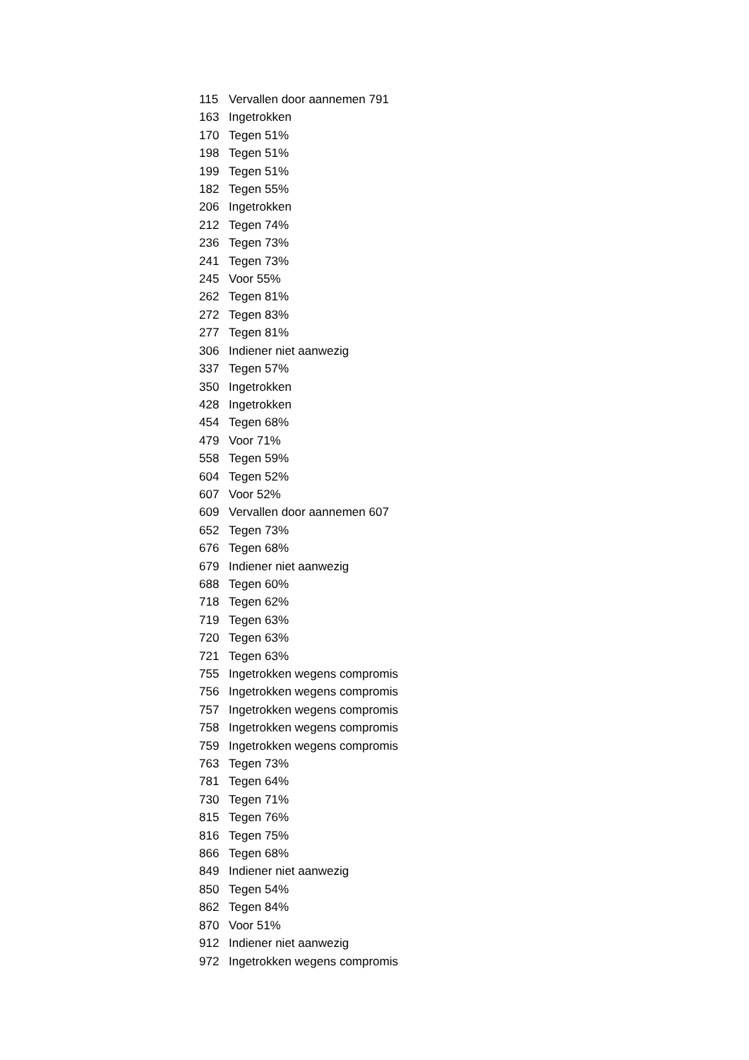| 115 | Vervallen door aannemen 791 |
| 163 | Ingetrokken |
| 170 | Tegen 51% |
| 198 | Tegen 51% |
| 199 | Tegen 51% |
| 182 | Tegen 55% |
| 206 | Ingetrokken |
| 212 | Tegen 74% |
| 236 | Tegen 73% |
| 241 | Tegen 73% |
| 245 | Voor 55% |
| 262 | Tegen 81% |
| 272 | Tegen 83% |
| 277 | Tegen 81% |
| 306 | Indiener niet aanwezig |
| 337 | Tegen 57% |
| 350 | Ingetrokken |
| 428 | Ingetrokken |
| 454 | Tegen 68% |
| 479 | Voor 71% |
| 558 | Tegen 59% |
| 604 | Tegen 52% |
| 607 | Voor 52% |
| 609 | Vervallen door aannemen 607 |
| 652 | Tegen 73% |
| 676 | Tegen 68% |
| 679 | Indiener niet aanwezig |
| 688 | Tegen 60% |
| 718 | Tegen 62% |
| 719 | Tegen 63% |
| 720 | Tegen 63% |
| 721 | Tegen 63% |
| 755 | Ingetrokken wegens compromis |
| 756 | Ingetrokken wegens compromis |
| 757 | Ingetrokken wegens compromis |
| 758 | Ingetrokken wegens compromis |
| 759 | Ingetrokken wegens compromis |
| 763 | Tegen 73% |
| 781 | Tegen 64% |
| 730 | Tegen 71% |
| 815 | Tegen 76% |
| 816 | Tegen 75% |
| 866 | Tegen 68% |
| 849 | Indiener niet aanwezig |
| 850 | Tegen 54% |
| 862 | Tegen 84% |
| 870 | Voor 51% |
| 912 | Indiener niet aanwezig |
| 972 | Ingetrokken wegens compromis |